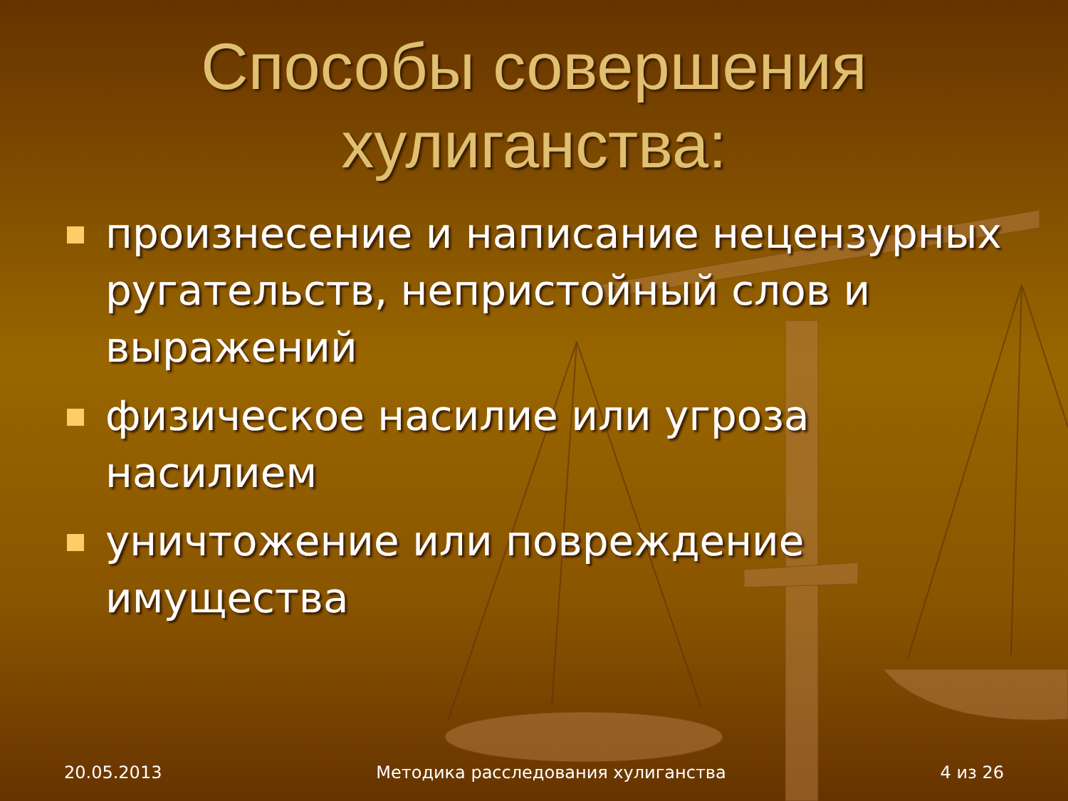Способы совершения хулиганства:
произнесение и написание нецензурных ругательств, непристойный слов и выражений
физическое насилие или угроза насилием
уничтожение или повреждение имущества
20.05.2013 Методика расследования хулиганства 4 из 26